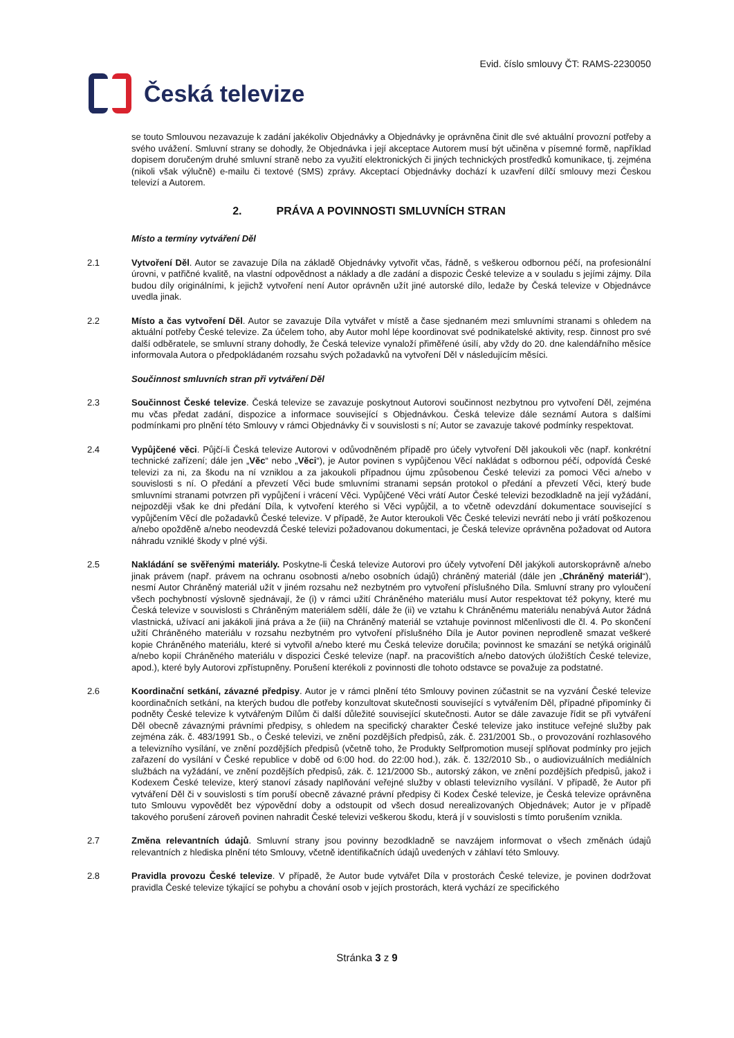Česká televize
Evid. číslo smlouvy ČT: RAMS-2230050
se touto Smlouvou nezavazuje k zadání jakékoliv Objednávky a Objednávky je oprávněna činit dle své aktuální provozní potřeby a svého uvážení. Smluvní strany se dohodly, že Objednávka i její akceptace Autorem musí být učiněna v písemné formě, například dopisem doručeným druhé smluvní straně nebo za využití elektronických či jiných technických prostředků komunikace, tj. zejména (nikoli však výlučně) e-mailu či textové (SMS) zprávy. Akceptací Objednávky dochází k uzavření dílčí smlouvy mezi Českou televizí a Autorem.
2. PRÁVA A POVINNOSTI SMLUVNÍCH STRAN
Místo a termíny vytváření Děl
2.1 Vytvoření Děl. Autor se zavazuje Díla na základě Objednávky vytvořit včas, řádně, s veškerou odbornou péčí, na profesionální úrovni, v patřičné kvalitě, na vlastní odpovědnost a náklady a dle zadání a dispozic České televize a v souladu s jejími zájmy. Díla budou díly originálními, k jejichž vytvoření není Autor oprávněn užít jiné autorské dílo, ledaže by Česká televize v Objednávce uvedla jinak.
2.2 Místo a čas vytvoření Děl. Autor se zavazuje Díla vytvářet v místě a čase sjednaném mezi smluvními stranami s ohledem na aktuální potřeby České televize. Za účelem toho, aby Autor mohl lépe koordinovat své podnikatelské aktivity, resp. činnost pro své další odběratele, se smluvní strany dohodly, že Česká televize vynaloží přiměřené úsilí, aby vždy do 20. dne kalendářního měsíce informovala Autora o předpokládaném rozsahu svých požadavků na vytvoření Děl v následujícím měsíci.
Součinnost smluvních stran při vytváření Děl
2.3 Součinnost České televize. Česká televize se zavazuje poskytnout Autorovi součinnost nezbytnou pro vytvoření Děl, zejména mu včas předat zadání, dispozice a informace související s Objednávkou. Česká televize dále seznámí Autora s dalšími podmínkami pro plnění této Smlouvy v rámci Objednávky či v souvislosti s ní; Autor se zavazuje takové podmínky respektovat.
2.4 Vypůjčené věci. Půjčí-li Česká televize Autorovi v odůvodněném případě pro účely vytvoření Děl jakoukoli věc (např. konkrétní technické zařízení; dále jen „Věc“ nebo „Věci“), je Autor povinen s vypůjčenou Věcí nakládat s odbornou péčí, odpovídá České televizi za ni, za škodu na ní vzniklou a za jakoukoli případnou újmu způsobenou České televizi za pomoci Věci a/nebo v souvislosti s ní. O předání a převzetí Věci bude smluvními stranami sepsán protokol o předání a převzetí Věci, který bude smluvními stranami potvrzen při vypůjčení i vrácení Věci. Vypůjčené Věci vrátí Autor České televizi bezodkladně na její vyžádání, nejpozději však ke dni předání Díla, k vytvoření kterého si Věci vypůjčil, a to včetně odevzdání dokumentace související s vypůjčením Věcí dle požadavků České televize. V případě, že Autor kteroukoli Věc České televizi nevrátí nebo ji vrátí poškozenou a/nebo opožděně a/nebo neodevzdá České televizi požadovanou dokumentaci, je Česká televize oprávněna požadovat od Autora náhradu vzniklé škody v plné výši.
2.5 Nakládání se svěřenými materiály. Poskytne-li Česká televize Autorovi pro účely vytvoření Děl jakýkoli autorskoprávně a/nebo jinak právem (např. právem na ochranu osobnosti a/nebo osobních údajů) chráněný materiál (dále jen „Chráněný materiál“), nesmí Autor Chráněný materiál užít v jiném rozsahu než nezbytném pro vytvoření příslušného Díla. Smluvní strany pro vyloučení všech pochybností výslovně sjednávají, že (i) v rámci užití Chráněného materiálu musí Autor respektovat též pokyny, které mu Česká televize v souvislosti s Chráněným materiálem sdělí, dále že (ii) ve vztahu k Chráněnému materiálu nenabývá Autor žádná vlastnická, užívací ani jakákoli jiná práva a že (iii) na Chráněný materiál se vztahuje povinnost mlčenlivosti dle čl. 4. Po skončení užití Chráněného materiálu v rozsahu nezbytném pro vytvoření příslušného Díla je Autor povinen neprodleně smazat veškeré kopie Chráněného materiálu, které si vytvořil a/nebo které mu Česká televize doručila; povinnost ke smazání se netýká originálů a/nebo kopií Chráněného materiálu v dispozici České televize (např. na pracovištích a/nebo datových úložištích České televize, apod.), které byly Autorovi zpřístupněny. Porušení kterékoli z povinnosti dle tohoto odstavce se považuje za podstatné.
2.6 Koordinační setkání, závazné předpisy. Autor je v rámci plnění této Smlouvy povinen zúčastnit se na vyzvání České televize koordinačních setkání, na kterých budou dle potřeby konzultovat skutečnosti související s vytvářením Děl, případné připomínky či podněty České televize k vytvářeným Dílům či další důležité související skutečnosti. Autor se dále zavazuje řídit se při vytváření Děl obecně závaznými právními předpisy, s ohledem na specifický charakter České televize jako instituce veřejné služby pak zejména zák. č. 483/1991 Sb., o České televizi, ve znění pozdějších předpisů, zák. č. 231/2001 Sb., o provozování rozhlasového a televizního vysílání, ve znění pozdějších předpisů (včetně toho, že Produkty Selfpromotion musejí splňovat podmínky pro jejich zařazení do vysílání v České republice v době od 6:00 hod. do 22:00 hod.), zák. č. 132/2010 Sb., o audiovizuálních mediálních službách na vyžádání, ve znění pozdějších předpisů, zák. č. 121/2000 Sb., autorský zákon, ve znění pozdějších předpisů, jakož i Kodexem České televize, který stanoví zásady naplňování veřejné služby v oblasti televizního vysílání. V případě, že Autor při vytváření Děl či v souvislosti s tím poruší obecně závazné právní předpisy či Kodex České televize, je Česká televize oprávněna tuto Smlouvu vypovědět bez výpovědní doby a odstoupit od všech dosud nerealizovaných Objednávek; Autor je v případě takového porušení zároveň povinen nahradit České televizi veškerou škodu, která jí v souvislosti s tímto porušením vznikla.
2.7 Změna relevantních údajů. Smluvní strany jsou povinny bezodkladně se navzájem informovat o všech změnách údajů relevantních z hlediska plnění této Smlouvy, včetně identifikačních údajů uvedených v záhlaví této Smlouvy.
2.8 Pravidla provozu České televize. V případě, že Autor bude vytvářet Díla v prostorách České televize, je povinen dodržovat pravidla České televize týkající se pohybu a chování osob v jejích prostorách, která vychází ze specifického
Stránka 3 z 9